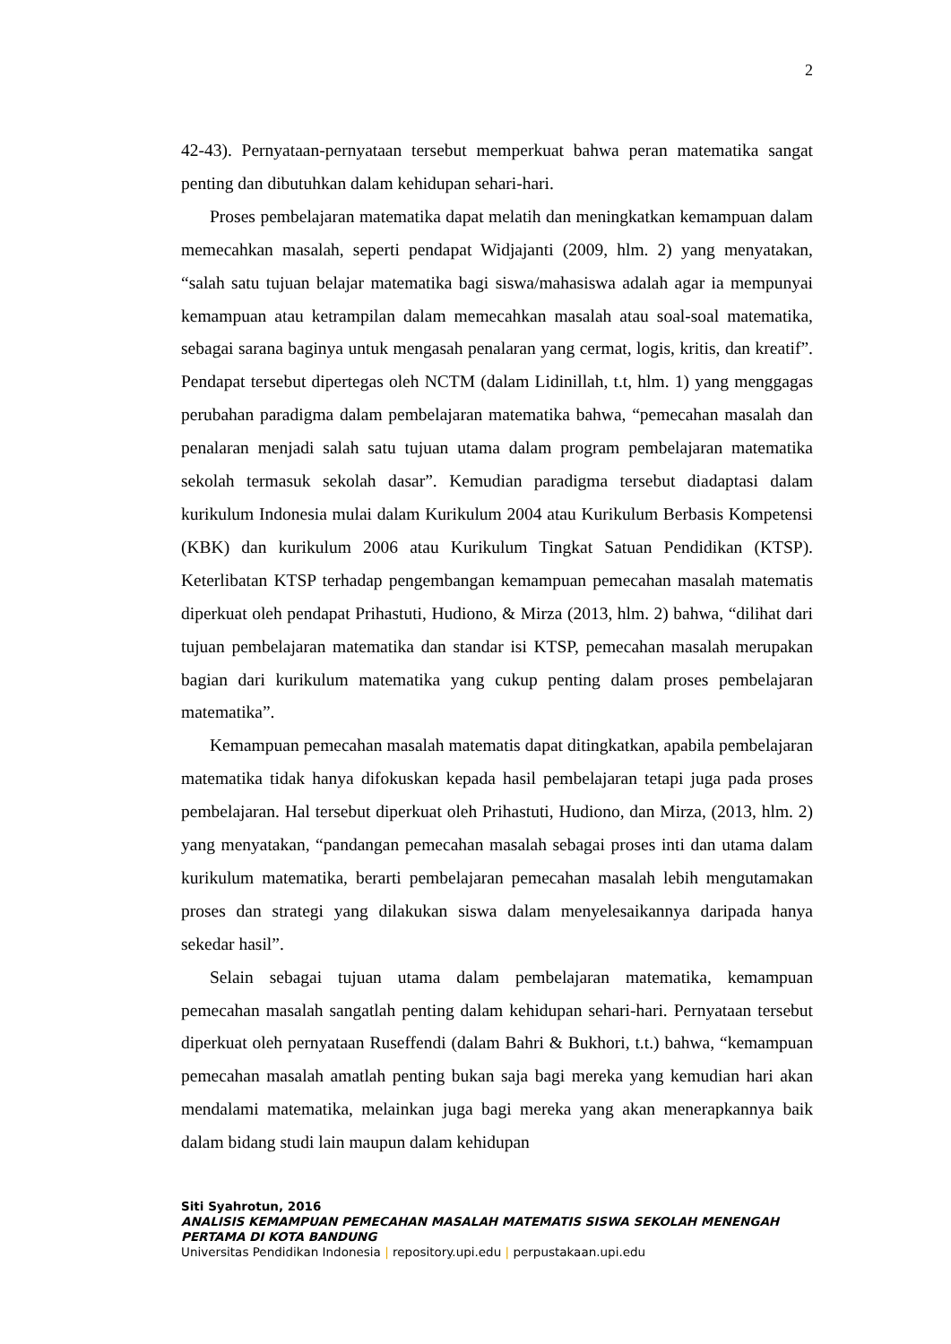2
42-43). Pernyataan-pernyataan tersebut memperkuat bahwa peran matematika sangat penting dan dibutuhkan dalam kehidupan sehari-hari.
Proses pembelajaran matematika dapat melatih dan meningkatkan kemampuan dalam memecahkan masalah, seperti pendapat Widjajanti (2009, hlm. 2) yang menyatakan, “salah satu tujuan belajar matematika bagi siswa/mahasiswa adalah agar ia mempunyai kemampuan atau ketrampilan dalam memecahkan masalah atau soal-soal matematika, sebagai sarana baginya untuk mengasah penalaran yang cermat, logis, kritis, dan kreatif”. Pendapat tersebut dipertegas oleh NCTM (dalam Lidinillah, t.t, hlm. 1) yang menggagas perubahan paradigma dalam pembelajaran matematika bahwa, “pemecahan masalah dan penalaran menjadi salah satu tujuan utama dalam program pembelajaran matematika sekolah termasuk sekolah dasar”. Kemudian paradigma tersebut diadaptasi dalam kurikulum Indonesia mulai dalam Kurikulum 2004 atau Kurikulum Berbasis Kompetensi (KBK) dan kurikulum 2006 atau Kurikulum Tingkat Satuan Pendidikan (KTSP). Keterlibatan KTSP terhadap pengembangan kemampuan pemecahan masalah matematis diperkuat oleh pendapat Prihastuti, Hudiono, & Mirza (2013, hlm. 2) bahwa, “dilihat dari tujuan pembelajaran matematika dan standar isi KTSP, pemecahan masalah merupakan bagian dari kurikulum matematika yang cukup penting dalam proses pembelajaran matematika”.
Kemampuan pemecahan masalah matematis dapat ditingkatkan, apabila pembelajaran matematika tidak hanya difokuskan kepada hasil pembelajaran tetapi juga pada proses pembelajaran. Hal tersebut diperkuat oleh Prihastuti, Hudiono, dan Mirza, (2013, hlm. 2) yang menyatakan, “pandangan pemecahan masalah sebagai proses inti dan utama dalam kurikulum matematika, berarti pembelajaran pemecahan masalah lebih mengutamakan proses dan strategi yang dilakukan siswa dalam menyelesaikannya daripada hanya sekedar hasil”.
Selain sebagai tujuan utama dalam pembelajaran matematika, kemampuan pemecahan masalah sangatlah penting dalam kehidupan sehari-hari. Pernyataan tersebut diperkuat oleh pernyataan Ruseffendi (dalam Bahri & Bukhori, t.t.) bahwa, “kemampuan pemecahan masalah amatlah penting bukan saja bagi mereka yang kemudian hari akan mendalami matematika, melainkan juga bagi mereka yang akan menerapkannya baik dalam bidang studi lain maupun dalam kehidupan
Siti Syahrotun, 2016
ANALISIS KEMAMPUAN PEMECAHAN MASALAH MATEMATIS SISWA SEKOLAH MENENGAH PERTAMA DI KOTA BANDUNG
Universitas Pendidikan Indonesia | repository.upi.edu | perpustakaan.upi.edu